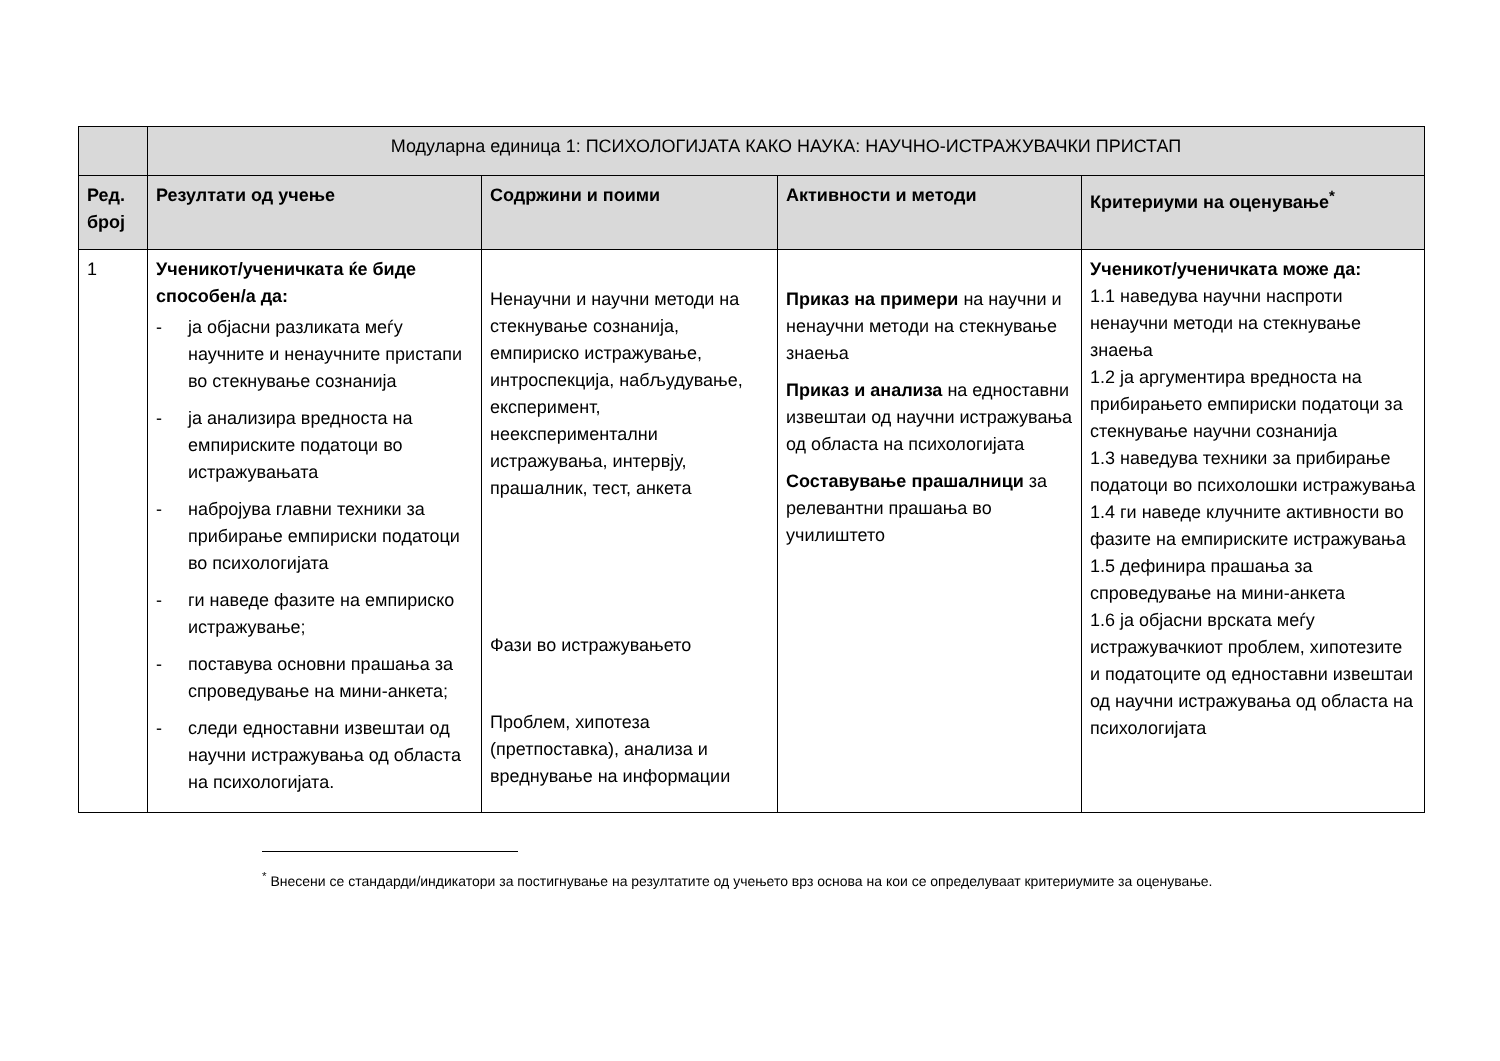| | Модуларна единица 1: ПСИХОЛОГИЈАТА КАКО НАУКА: НАУЧНО-ИСТРАЖУВАЧКИ ПРИСТАП | | | |
| --- | --- | --- | --- | --- |
| Ред. број | Резултати од учење | Содржини и поими | Активности и методи | Критериуми на оценување<sup>*</sup> |
| 1 | Ученикот/ученичката ќе биде способен/а да: - ја објасни разликата меѓу научните и ненаучните пристапи во стекнување сознанија - ја анализира вредноста на емпириските податоци во истражувањата - набројува главни техники за прибирање емпириски податоци во психологијата - ги наведе фазите на емпириско истражување; - поставува основни прашања за спроведување на мини-анкета; - следи едноставни извештаи од научни истражувања од областа на психологијата. | Ненаучни и научни методи на стекнување сознанија, емпириско истражување, интроспекција, набљудување, експеримент, неекспериментални истражувања, интервју, прашалник, тест, анкета Фази во истражувањето Проблем, хипотеза (претпоставка), анализа и вреднување на информации | Приказ на примери на научни и ненаучни методи на стекнување знаења Приказ и анализа на едноставни извештаи од научни истражувања од областа на психологијата Составување прашалници за релевантни прашања во училиштето | Ученикот/ученичката може да: 1.1 наведува научни наспроти ненаучни методи на стекнување знаења 1.2 ја аргументира вредноста на прибирањето емпириски податоци за стекнување научни сознанија 1.3 наведува техники за прибирање податоци во психолошки истражувања 1.4 ги наведе клучните активности во фазите на емпириските истражувања 1.5 дефинира прашања за спроведување на мини-анкета 1.6 ја објасни врската меѓу истражувачкиот проблем, хипотезите и податоците од едноставни извештаи од научни истражувања од областа на психологијата |
<sup>*</sup> Внесени се стандарди/индикатори за постигнување на резултатите од учењето врз основа на кои се определуваат критериумите за оценување.